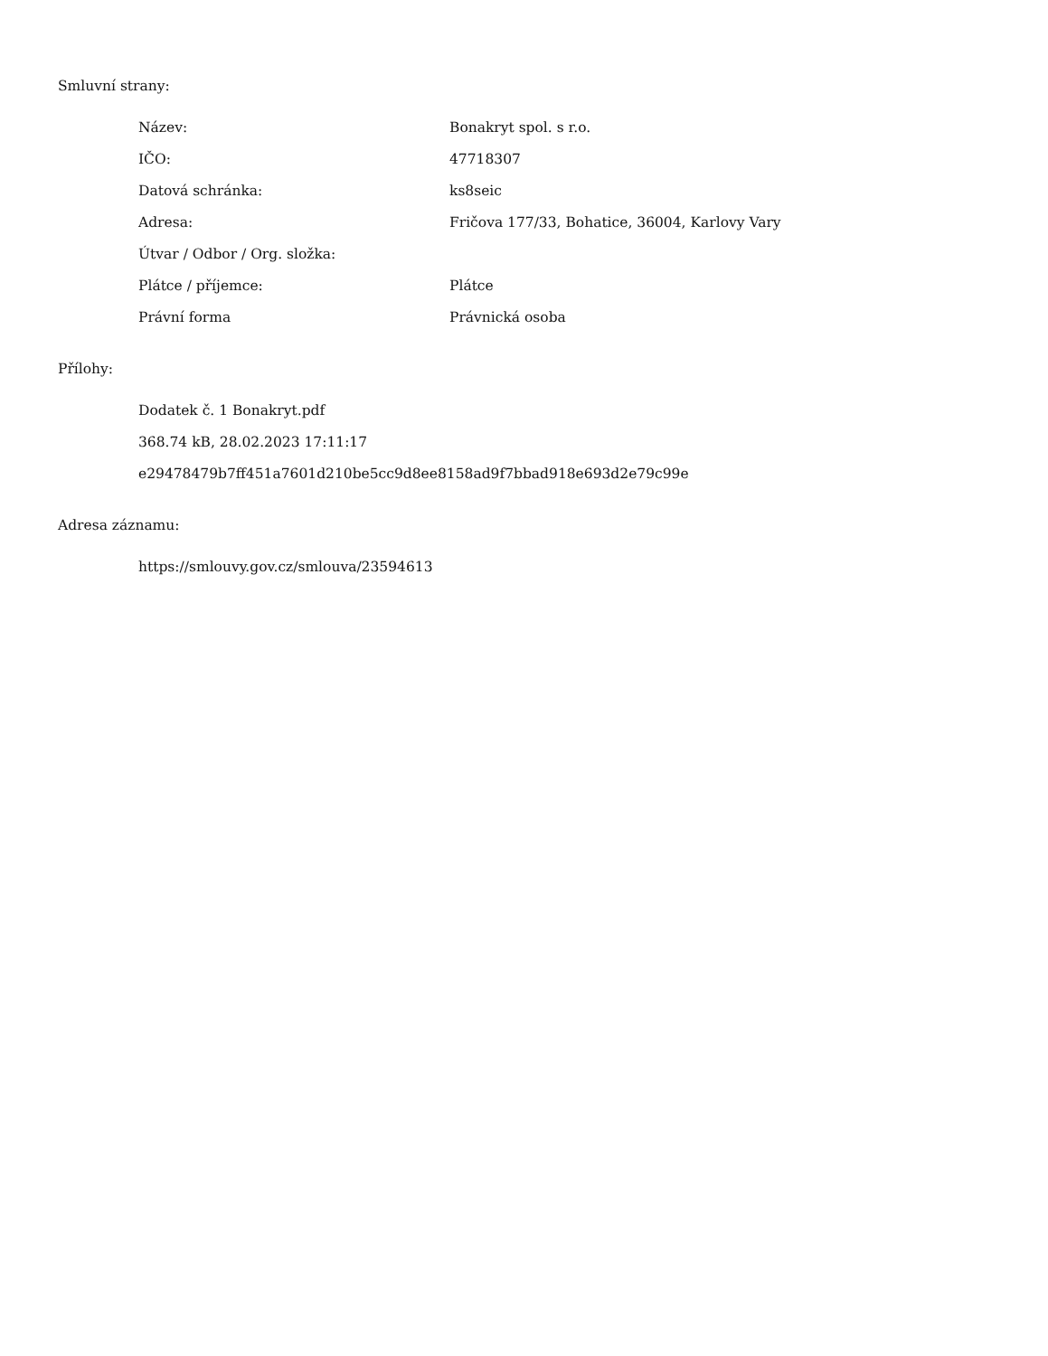Smluvní strany:
| Název: | Bonakryt spol. s r.o. |
| IČO: | 47718307 |
| Datová schránka: | ks8seic |
| Adresa: | Fričova 177/33, Bohatice, 36004, Karlovy Vary |
| Útvar / Odbor / Org. složka: | |
| Plátce / příjemce: | Plátce |
| Právní forma | Právnická osoba |
Přílohy:
Dodatek č. 1 Bonakryt.pdf
368.74 kB, 28.02.2023 17:11:17
e29478479b7ff451a7601d210be5cc9d8ee8158ad9f7bbad918e693d2e79c99e
Adresa záznamu:
https://smlouvy.gov.cz/smlouva/23594613